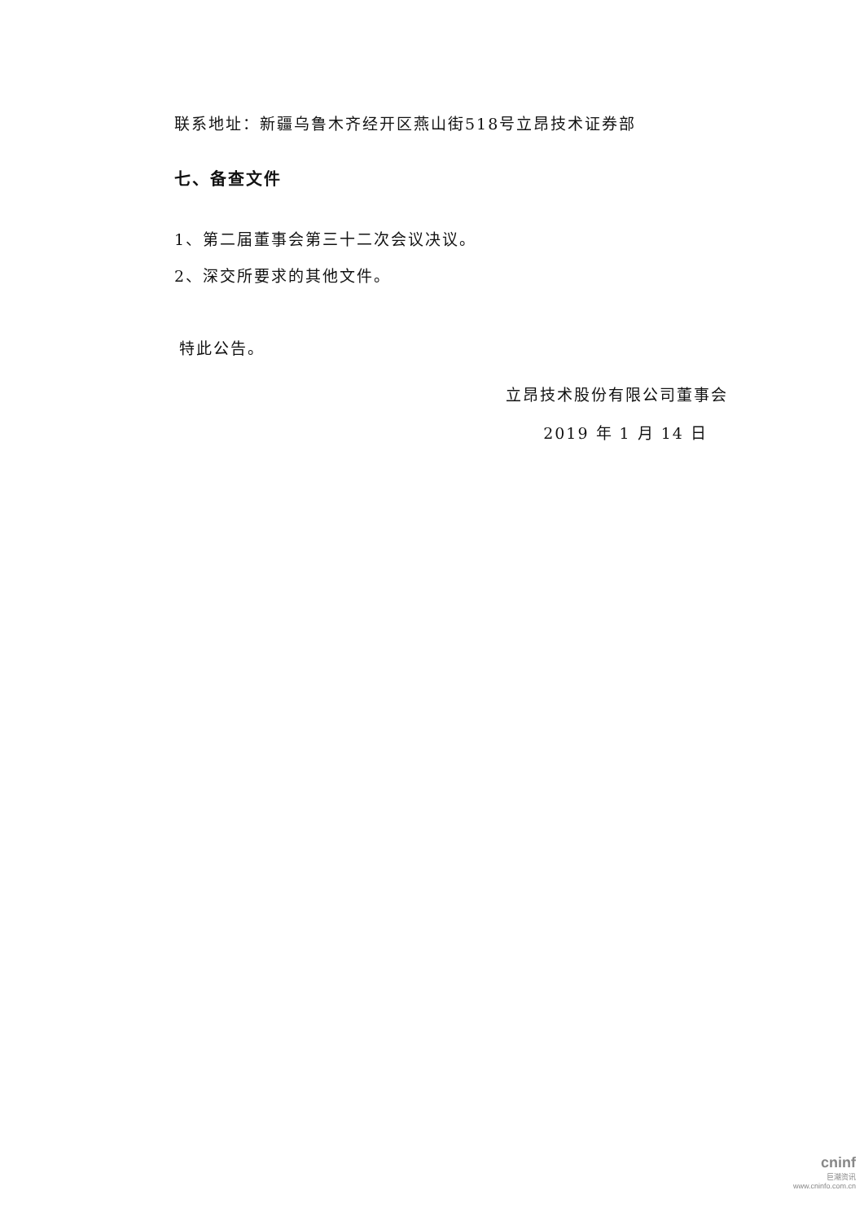联系地址：新疆乌鲁木齐经开区燕山街518号立昂技术证券部
七、备查文件
1、第二届董事会第三十二次会议决议。
2、深交所要求的其他文件。
特此公告。
立昂技术股份有限公司董事会
2019 年 1 月 14 日
cninf
巨潮资讯
www.cninfo.com.cn